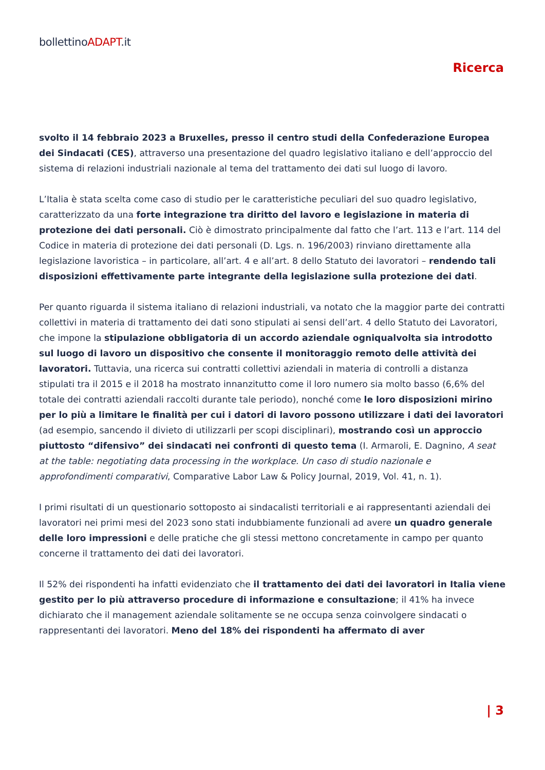bollettinoADAPT.it
Ricerca
svolto il 14 febbraio 2023 a Bruxelles, presso il centro studi della Confederazione Europea dei Sindacati (CES), attraverso una presentazione del quadro legislativo italiano e dell’approccio del sistema di relazioni industriali nazionale al tema del trattamento dei dati sul luogo di lavoro.
L’Italia è stata scelta come caso di studio per le caratteristiche peculiari del suo quadro legislativo, caratterizzato da una forte integrazione tra diritto del lavoro e legislazione in materia di protezione dei dati personali. Ciò è dimostrato principalmente dal fatto che l’art. 113 e l’art. 114 del Codice in materia di protezione dei dati personali (D. Lgs. n. 196/2003) rinviano direttamente alla legislazione lavoristica – in particolare, all’art. 4 e all’art. 8 dello Statuto dei lavoratori – rendendo tali disposizioni effettivamente parte integrante della legislazione sulla protezione dei dati.
Per quanto riguarda il sistema italiano di relazioni industriali, va notato che la maggior parte dei contratti collettivi in materia di trattamento dei dati sono stipulati ai sensi dell’art. 4 dello Statuto dei Lavoratori, che impone la stipulazione obbligatoria di un accordo aziendale ogniqualvolta sia introdotto sul luogo di lavoro un dispositivo che consente il monitoraggio remoto delle attività dei lavoratori. Tuttavia, una ricerca sui contratti collettivi aziendali in materia di controlli a distanza stipulati tra il 2015 e il 2018 ha mostrato innanzitutto come il loro numero sia molto basso (6,6% del totale dei contratti aziendali raccolti durante tale periodo), nonché come le loro disposizioni mirino per lo più a limitare le finalità per cui i datori di lavoro possono utilizzare i dati dei lavoratori (ad esempio, sancendo il divieto di utilizzarli per scopi disciplinari), mostrando così un approccio piuttosto “difensivo” dei sindacati nei confronti di questo tema (I. Armaroli, E. Dagnino, A seat at the table: negotiating data processing in the workplace. Un caso di studio nazionale e approfondimenti comparativi, Comparative Labor Law & Policy Journal, 2019, Vol. 41, n. 1).
I primi risultati di un questionario sottoposto ai sindacalisti territoriali e ai rappresentanti aziendali dei lavoratori nei primi mesi del 2023 sono stati indubbiamente funzionali ad avere un quadro generale delle loro impressioni e delle pratiche che gli stessi mettono concretamente in campo per quanto concerne il trattamento dei dati dei lavoratori.
Il 52% dei rispondenti ha infatti evidenziato che il trattamento dei dati dei lavoratori in Italia viene gestito per lo più attraverso procedure di informazione e consultazione; il 41% ha invece dichiarato che il management aziendale solitamente se ne occupa senza coinvolgere sindacati o rappresentanti dei lavoratori. Meno del 18% dei rispondenti ha affermato di aver
| 3